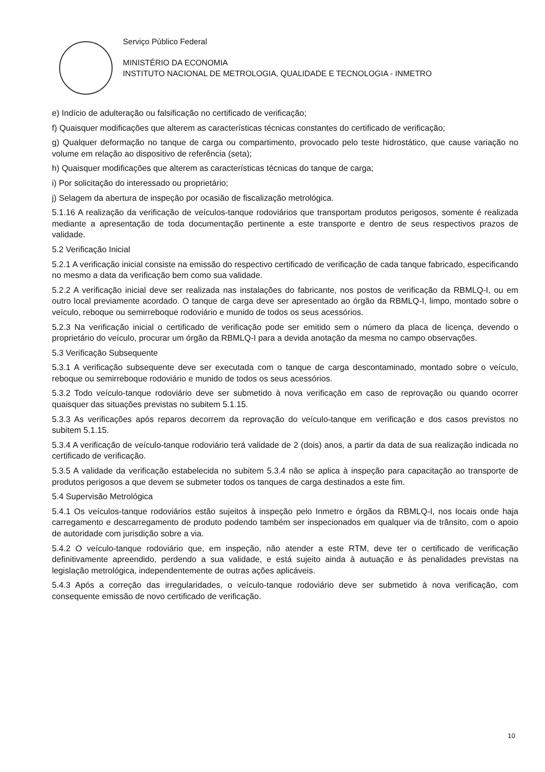Serviço Público Federal
MINISTÉRIO DA ECONOMIA
INSTITUTO NACIONAL DE METROLOGIA, QUALIDADE E TECNOLOGIA - INMETRO
e) Indício de adulteração ou falsificação no certificado de verificação;
f) Quaisquer modificações que alterem as características técnicas constantes do certificado de verificação;
g) Qualquer deformação no tanque de carga ou compartimento, provocado pelo teste hidrostático, que cause variação no volume em relação ao dispositivo de referência (seta);
h) Quaisquer modificações que alterem as características técnicas do tanque de carga;
i) Por solicitação do interessado ou proprietário;
j) Selagem da abertura de inspeção por ocasião de fiscalização metrológica.
5.1.16 A realização da verificação de veículos-tanque rodoviários que transportam produtos perigosos, somente é realizada mediante a apresentação de toda documentação pertinente a este transporte e dentro de seus respectivos prazos de validade.
5.2 Verificação Inicial
5.2.1 A verificação inicial consiste na emissão do respectivo certificado de verificação de cada tanque fabricado, especificando no mesmo a data da verificação bem como sua validade.
5.2.2 A verificação inicial deve ser realizada nas instalações do fabricante, nos postos de verificação da RBMLQ-I, ou em outro local previamente acordado. O tanque de carga deve ser apresentado ao órgão da RBMLQ-I, limpo, montado sobre o veículo, reboque ou semirreboque rodoviário e munido de todos os seus acessórios.
5.2.3 Na verificação inicial o certificado de verificação pode ser emitido sem o número da placa de licença, devendo o proprietário do veículo, procurar um órgão da RBMLQ-I para a devida anotação da mesma no campo observações.
5.3 Verificação Subsequente
5.3.1 A verificação subsequente deve ser executada com o tanque de carga descontaminado, montado sobre o veículo, reboque ou semirreboque rodoviário e munido de todos os seus acessórios.
5.3.2 Todo veículo-tanque rodoviário deve ser submetido à nova verificação em caso de reprovação ou quando ocorrer quaisquer das situações previstas no subitem 5.1.15.
5.3.3 As verificações após reparos decorrem da reprovação do veículo-tanque em verificação e dos casos previstos no subitem 5.1.15.
5.3.4 A verificação de veículo-tanque rodoviário terá validade de 2 (dois) anos, a partir da data de sua realização indicada no certificado de verificação.
5.3.5 A validade da verificação estabelecida no subitem 5.3.4 não se aplica à inspeção para capacitação ao transporte de produtos perigosos a que devem se submeter todos os tanques de carga destinados a este fim.
5.4 Supervisão Metrológica
5.4.1 Os veículos-tanque rodoviários estão sujeitos à inspeção pelo Inmetro e órgãos da RBMLQ-I, nos locais onde haja carregamento e descarregamento de produto podendo também ser inspecionados em qualquer via de trânsito, com o apoio de autoridade com jurisdição sobre a via.
5.4.2 O veículo-tanque rodoviário que, em inspeção, não atender a este RTM, deve ter o certificado de verificação definitivamente apreendido, perdendo a sua validade, e está sujeito ainda à autuação e às penalidades previstas na legislação metrológica, independentemente de outras ações aplicáveis.
5.4.3 Após a correção das irregularidades, o veículo-tanque rodoviário deve ser submetido à nova verificação, com consequente emissão de novo certificado de verificação.
10